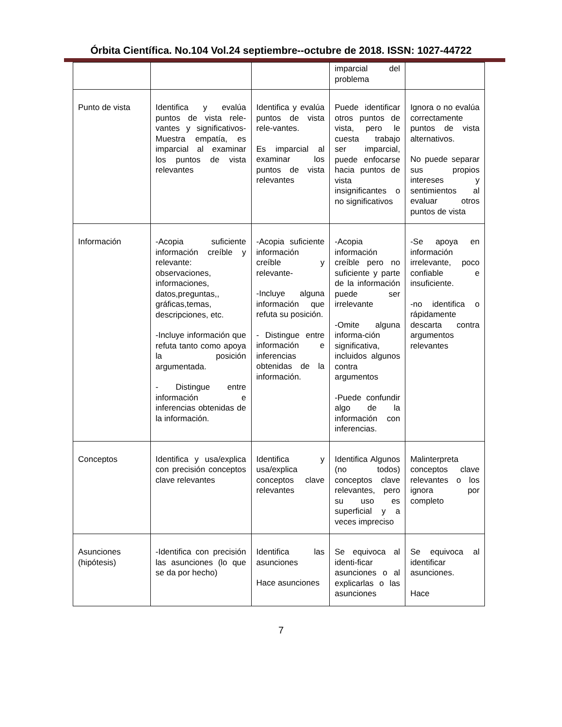Órbita Científica. No.104 Vol.24 septiembre--octubre de 2018. ISSN: 1027-44722
| | | | imparcial del problema | |
| Punto de vista | Identifica y evalúa puntos de vista rele-vantes y significativos-Muestra empatía, es imparcial al examinar los puntos de vista relevantes | Identifica y evalúa puntos de vista rele-vantes. Es imparcial al examinar los puntos de vista relevantes | Puede identificar otros puntos de vista, pero le cuesta trabajo ser imparcial, puede enfocarse hacia puntos de vista insignificantes o no significativos | Ignora o no evalúa correctamente puntos de vista alternativos. No puede separar sus propios intereses y sentimientos al evaluar otros puntos de vista |
| Información | -Acopia suficiente información creíble y relevante: observaciones, informaciones, datos,preguntas,, gráficas,temas, descripciones, etc. -Incluye información que refuta tanto como apoya la posición argumentada. - Distingue entre información e inferencias obtenidas de la información. | -Acopia suficiente información creíble y relevante- -Incluye alguna información que refuta su posición. - Distingue entre información e inferencias obtenidas de la información. | -Acopia información creíble pero no suficiente y parte de la información puede ser irrelevante -Omite alguna informa-ción significativa, incluidos algunos contra argumentos -Puede confundir algo de la información con inferencias. | -Se apoya en información irrelevante, poco confiable e insuficiente. -no identifica o rápidamente descarta contra argumentos relevantes |
| Conceptos | Identifica y usa/explica con precisión conceptos clave relevantes | Identifica y usa/explica conceptos clave relevantes | Identifica Algunos (no todos) conceptos clave relevantes, pero su uso es superficial y a veces impreciso | Malinterpreta conceptos clave relevantes o los ignora por completo |
| Asunciones (hipótesis) | -Identifica con precisión las asunciones (lo que se da por hecho) | Identifica las asunciones Hace asunciones | Se equivoca al identi-ficar asunciones o al explicarlas o las asunciones | Se equivoca al identificar asunciones. Hace |
7